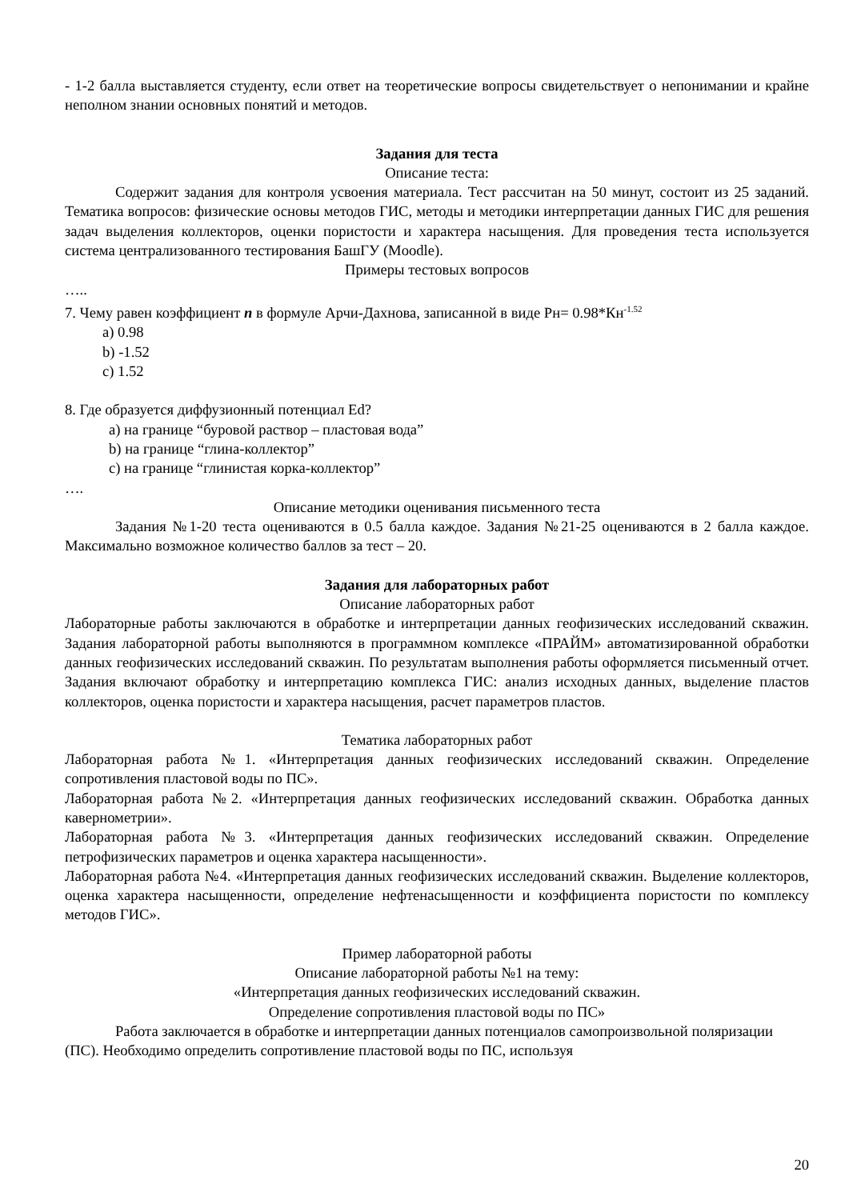- 1-2 балла выставляется студенту, если ответ на теоретические вопросы свидетельствует о непонимании и крайне неполном знании основных понятий и методов.
Задания для теста
Описание теста:
Содержит задания для контроля усвоения материала. Тест рассчитан на 50 минут, состоит из 25 заданий. Тематика вопросов: физические основы методов ГИС, методы и методики интерпретации данных ГИС для решения задач выделения коллекторов, оценки пористости и характера насыщения. Для проведения теста используется система централизованного тестирования БашГУ (Moodle).
Примеры тестовых вопросов
…..
7. Чему равен коэффициент n в формуле Арчи-Дахнова, записанной в виде Рн= 0.98*Кн<sup>-1.52</sup>
a) 0.98
b) -1.52
c) 1.52
8. Где образуется диффузионный потенциал Ed?
a) на границе “буровой раствор – пластовая вода”
b) на границе “глина-коллектор”
c) на границе “глинистая корка-коллектор”
….
Описание методики оценивания письменного теста
Задания №1-20 теста оцениваются в 0.5 балла каждое. Задания №21-25 оцениваются в 2 балла каждое. Максимально возможное количество баллов за тест – 20.
Задания для лабораторных работ
Описание лабораторных работ
Лабораторные работы заключаются в обработке и интерпретации данных геофизических исследований скважин. Задания лабораторной работы выполняются в программном комплексе «ПРАЙМ» автоматизированной обработки данных геофизических исследований скважин. По результатам выполнения работы оформляется письменный отчет. Задания включают обработку и интерпретацию комплекса ГИС: анализ исходных данных, выделение пластов коллекторов, оценка пористости и характера насыщения, расчет параметров пластов.
Тематика лабораторных работ
Лабораторная работа №1. «Интерпретация данных геофизических исследований скважин. Определение сопротивления пластовой воды по ПС».
Лабораторная работа №2. «Интерпретация данных геофизических исследований скважин. Обработка данных кавернометрии».
Лабораторная работа №3. «Интерпретация данных геофизических исследований скважин. Определение петрофизических параметров и оценка характера насыщенности».
Лабораторная работа №4. «Интерпретация данных геофизических исследований скважин. Выделение коллекторов, оценка характера насыщенности, определение нефтенасыщенности и коэффициента пористости по комплексу методов ГИС».
Пример лабораторной работы
Описание лабораторной работы №1 на тему:
«Интерпретация данных геофизических исследований скважин.
Определение сопротивления пластовой воды по ПС»
Работа заключается в обработке и интерпретации данных потенциалов самопроизвольной поляризации (ПС). Необходимо определить сопротивление пластовой воды по ПС, используя
20